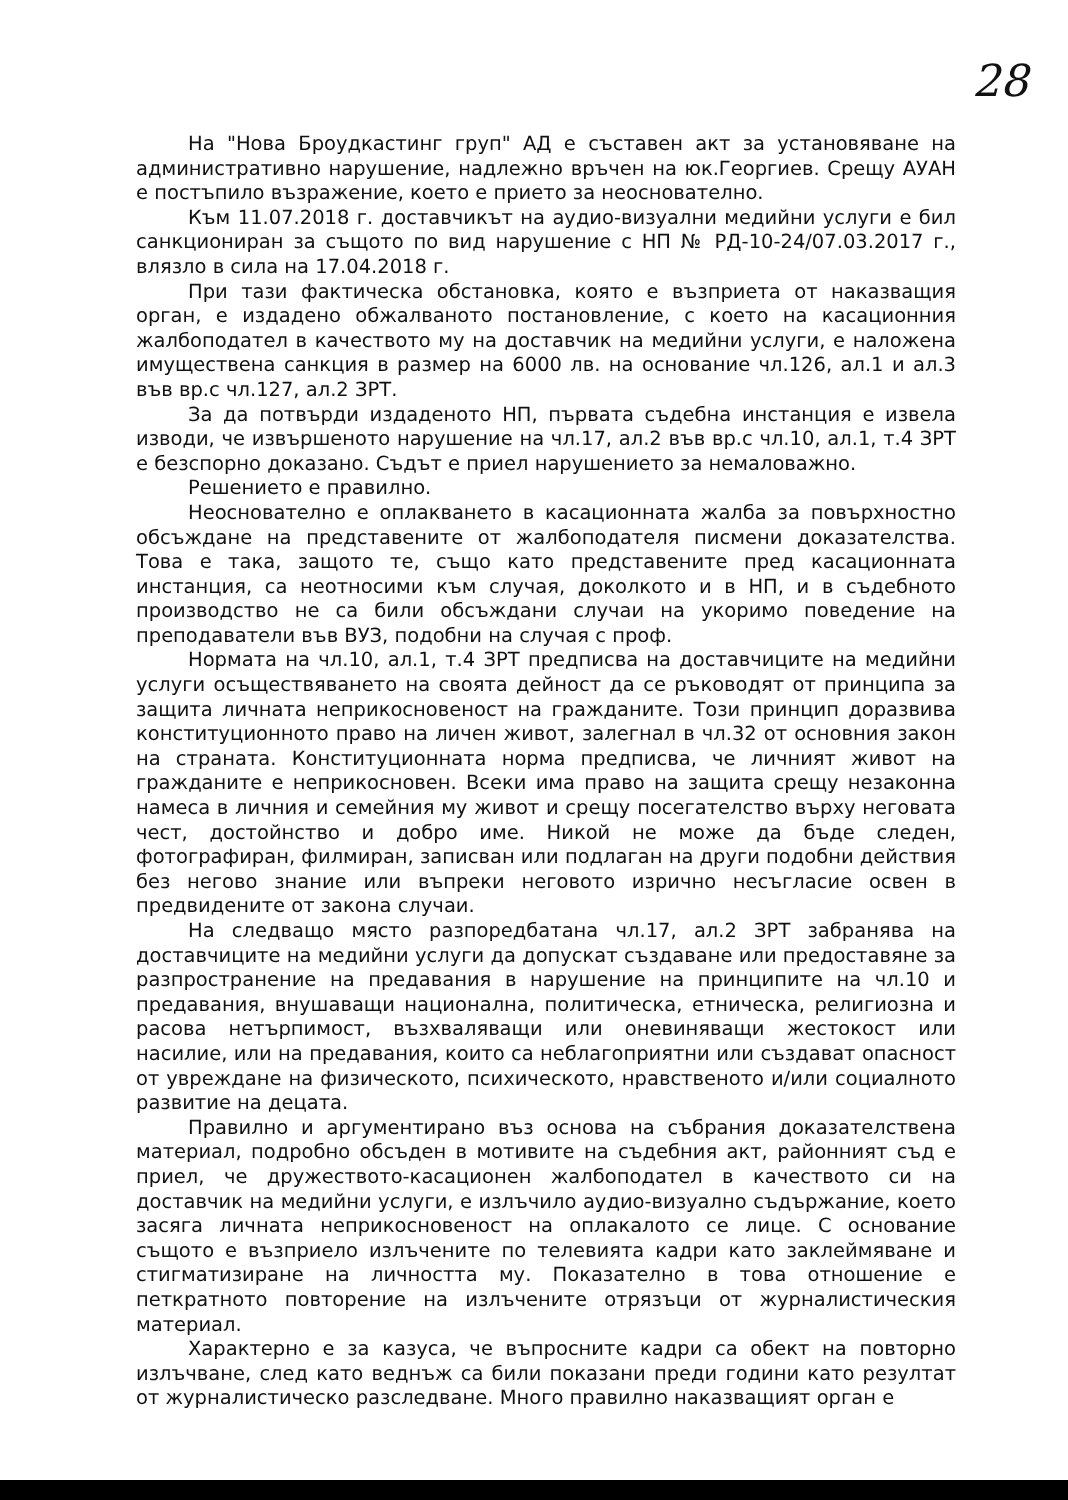28
На "Нова Броудкастинг груп" АД е съставен акт за установяване на административно нарушение, надлежно връчен на юк.Георгиев. Срещу АУАН е постъпило възражение, което е прието за неоснователно.
Към 11.07.2018 г. доставчикът на аудио-визуални медийни услуги е бил санкциониран за същото по вид нарушение с НП № РД-10-24/07.03.2017 г., влязло в сила на 17.04.2018 г.
При тази фактическа обстановка, която е възприета от наказващия орган, е издадено обжалваното постановление, с което на касационния жалбоподател в качеството му на доставчик на медийни услуги, е наложена имуществена санкция в размер на 6000 лв. на основание чл.126, ал.1 и ал.3 във вр.с чл.127, ал.2 ЗРТ.
За да потвърди издаденото НП, първата съдебна инстанция е извела изводи, че извършеното нарушение на чл.17, ал.2 във вр.с чл.10, ал.1, т.4 ЗРТ е безспорно доказано. Съдът е приел нарушението за немаловажно.
Решението е правилно.
Неоснователно е оплакването в касационната жалба за повърхностно обсъждане на представените от жалбоподателя писмени доказателства. Това е така, защото те, също като представените пред касационната инстанция, са неотносими към случая, доколкото и в НП, и в съдебното производство не са били обсъждани случаи на укоримо поведение на преподаватели във ВУЗ, подобни на случая с проф.
Нормата на чл.10, ал.1, т.4 ЗРТ предписва на доставчиците на медийни услуги осъществяването на своята дейност да се ръководят от принципа за защита личната неприкосновеност на гражданите. Този принцип доразвива конституционното право на личен живот, залегнал в чл.32 от основния закон на страната. Конституционната норма предписва, че личният живот на гражданите е неприкосновен. Всеки има право на защита срещу незаконна намеса в личния и семейния му живот и срещу посегателство върху неговата чест, достойнство и добро име. Никой не може да бъде следен, фотографиран, филмиран, записван или подлаган на други подобни действия без негово знание или въпреки неговото изрично несъгласие освен в предвидените от закона случаи.
На следващо място разпоредбатана чл.17, ал.2 ЗРТ забранява на доставчиците на медийни услуги да допускат създаване или предоставяне за разпространение на предавания в нарушение на принципите на чл.10 и предавания, внушаващи национална, политическа, етническа, религиозна и расова нетърпимост, възхваляващи или оневиняващи жестокост или насилие, или на предавания, които са неблагоприятни или създават опасност от увреждане на физическото, психическото, нравственото и/или социалното развитие на децата.
Правилно и аргументирано въз основа на събрания доказателствена материал, подробно обсъден в мотивите на съдебния акт, районният съд е приел, че дружеството-касационен жалбоподател в качеството си на доставчик на медийни услуги, е излъчило аудио-визуално съдържание, което засяга личната неприкосновеност на оплакалото се лице. С основание същото е възприело излъчените по телевията кадри като заклеймяване и стигматизиране на личността му. Показателно в това отношение е петкратното повторение на излъчените отрязъци от журналистическия материал.
Характерно е за казуса, че въпросните кадри са обект на повторно излъчване, след като веднъж са били показани преди години като резултат от журналистическо разследване. Много правилно наказващият орган е